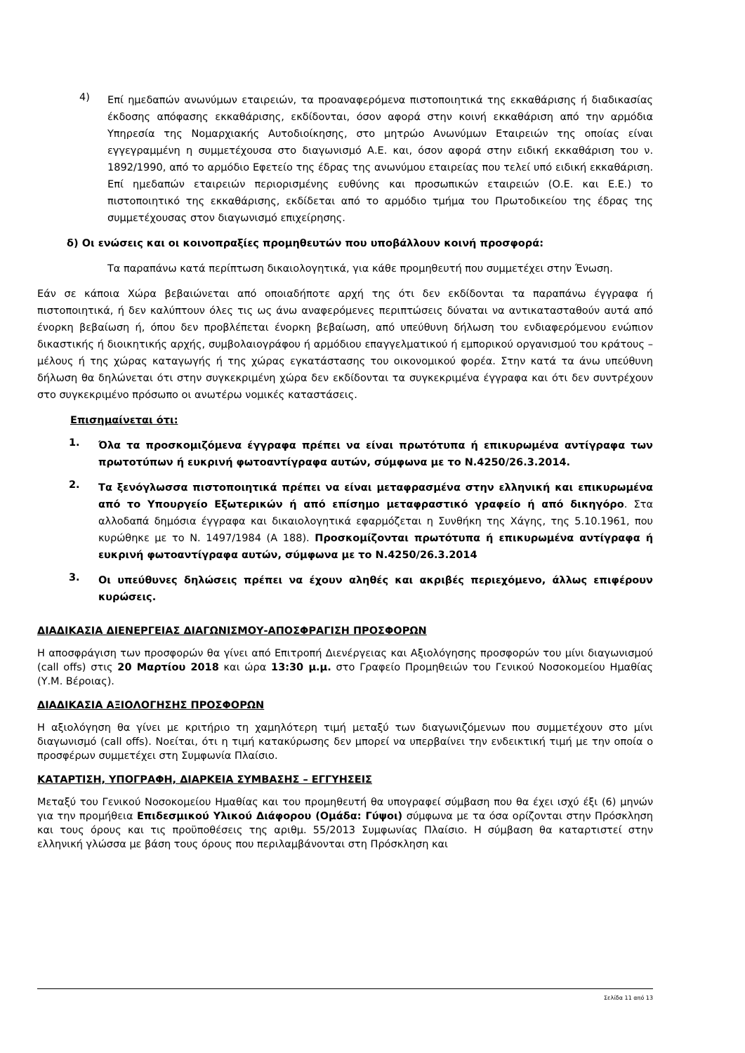4)
Επί ημεδαπών ανωνύμων εταιρειών, τα προαναφερόμενα πιστοποιητικά της εκκαθάρισης ή διαδικασίας έκδοσης απόφασης εκκαθάρισης, εκδίδονται, όσον αφορά στην κοινή εκκαθάριση από την αρμόδια Υπηρεσία της Νομαρχιακής Αυτοδιοίκησης, στο μητρώο Ανωνύμων Εταιρειών της οποίας είναι εγγεγραμμένη η συμμετέχουσα στο διαγωνισμό Α.Ε. και, όσον αφορά στην ειδική εκκαθάριση του ν. 1892/1990, από το αρμόδιο Εφετείο της έδρας της ανωνύμου εταιρείας που τελεί υπό ειδική εκκαθάριση. Επί ημεδαπών εταιρειών περιορισμένης ευθύνης και προσωπικών εταιρειών (Ο.Ε. και Ε.Ε.) το πιστοποιητικό της εκκαθάρισης, εκδίδεται από το αρμόδιο τμήμα του Πρωτοδικείου της έδρας της συμμετέχουσας στον διαγωνισμό επιχείρησης.
δ) Οι ενώσεις και οι κοινοπραξίες προμηθευτών που υποβάλλουν κοινή προσφορά:
Τα παραπάνω κατά περίπτωση δικαιολογητικά, για κάθε προμηθευτή που συμμετέχει στην Ένωση.
Εάν σε κάποια Χώρα βεβαιώνεται από οποιαδήποτε αρχή της ότι δεν εκδίδονται τα παραπάνω έγγραφα ή πιστοποιητικά, ή δεν καλύπτουν όλες τις ως άνω αναφερόμενες περιπτώσεις δύναται να αντικατασταθούν αυτά από ένορκη βεβαίωση ή, όπου δεν προβλέπεται ένορκη βεβαίωση, από υπεύθυνη δήλωση του ενδιαφερόμενου ενώπιον δικαστικής ή διοικητικής αρχής, συμβολαιογράφου ή αρμόδιου επαγγελματικού ή εμπορικού οργανισμού του κράτους – μέλους ή της χώρας καταγωγής ή της χώρας εγκατάστασης του οικονομικού φορέα. Στην κατά τα άνω υπεύθυνη δήλωση θα δηλώνεται ότι στην συγκεκριμένη χώρα δεν εκδίδονται τα συγκεκριμένα έγγραφα και ότι δεν συντρέχουν στο συγκεκριμένο πρόσωπο οι ανωτέρω νομικές καταστάσεις.
Επισημαίνεται ότι:
1.
Όλα τα προσκομιζόμενα έγγραφα πρέπει να είναι πρωτότυπα ή επικυρωμένα αντίγραφα των πρωτοτύπων ή ευκρινή φωτοαντίγραφα αυτών, σύμφωνα με το Ν.4250/26.3.2014.
2.
Τα ξενόγλωσσα πιστοποιητικά πρέπει να είναι μεταφρασμένα στην ελληνική και επικυρωμένα από το Υπουργείο Εξωτερικών ή από επίσημο μεταφραστικό γραφείο ή από δικηγόρο. Στα αλλοδαπά δημόσια έγγραφα και δικαιολογητικά εφαρμόζεται η Συνθήκη της Χάγης, της 5.10.1961, που κυρώθηκε με το Ν. 1497/1984 (Α 188). Προσκομίζονται πρωτότυπα ή επικυρωμένα αντίγραφα ή ευκρινή φωτοαντίγραφα αυτών, σύμφωνα με το Ν.4250/26.3.2014
3.
Οι υπεύθυνες δηλώσεις πρέπει να έχουν αληθές και ακριβές περιεχόμενο, άλλως επιφέρουν κυρώσεις.
ΔΙΑΔΙΚΑΣΙΑ ΔΙΕΝΕΡΓΕΙΑΣ ΔΙΑΓΩΝΙΣΜΟΥ-ΑΠΟΣΦΡΑΓΙΣΗ ΠΡΟΣΦΟΡΩΝ
Η αποσφράγιση των προσφορών θα γίνει από Επιτροπή Διενέργειας και Αξιολόγησης προσφορών του μίνι διαγωνισμού (call offs) στις 20 Μαρτίου 2018 και ώρα 13:30 μ.μ. στο Γραφείο Προμηθειών του Γενικού Νοσοκομείου Ημαθίας (Υ.Μ. Βέροιας).
ΔΙΑΔΙΚΑΣΙΑ ΑΞΙΟΛΟΓΗΣΗΣ ΠΡΟΣΦΟΡΩΝ
Η αξιολόγηση θα γίνει με κριτήριο τη χαμηλότερη τιμή μεταξύ των διαγωνιζόμενων που συμμετέχουν στο μίνι διαγωνισμό (call offs). Νοείται, ότι η τιμή κατακύρωσης δεν μπορεί να υπερβαίνει την ενδεικτική τιμή με την οποία ο προσφέρων συμμετέχει στη Συμφωνία Πλαίσιο.
ΚΑΤΑΡΤΙΣΗ, ΥΠΟΓΡΑΦΗ, ΔΙΑΡΚΕΙΑ ΣΥΜΒΑΣΗΣ – ΕΓΓΥΗΣΕΙΣ
Μεταξύ του Γενικού Νοσοκομείου Ημαθίας και του προμηθευτή θα υπογραφεί σύμβαση που θα έχει ισχύ έξι (6) μηνών για την προμήθεια Επιδεσμικού Υλικού Διάφορου (Ομάδα: Γύψοι) σύμφωνα με τα όσα ορίζονται στην Πρόσκληση και τους όρους και τις προϋποθέσεις της αριθμ. 55/2013 Συμφωνίας Πλαίσιο. Η σύμβαση θα καταρτιστεί στην ελληνική γλώσσα με βάση τους όρους που περιλαμβάνονται στη Πρόσκληση και
Σελίδα 11 από 13